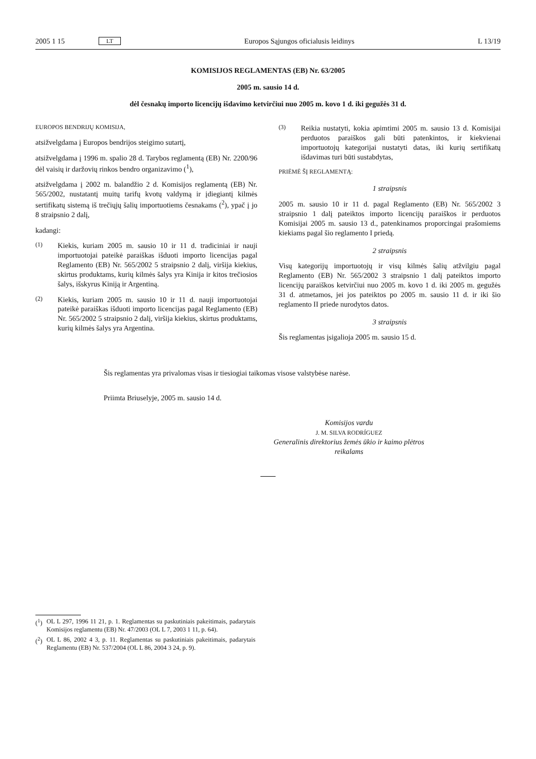2005 1 15 LT Europos Sąjungos oficialusis leidinys L 13/19
KOMISIJOS REGLAMENTAS (EB) Nr. 63/2005
2005 m. sausio 14 d.
dėl česnakų importo licencijų išdavimo ketvirčiui nuo 2005 m. kovo 1 d. iki gegužės 31 d.
EUROPOS BENDRIJŲ KOMISIJA,
atsižvelgdama į Europos bendrijos steigimo sutartį,
atsižvelgdama į 1996 m. spalio 28 d. Tarybos reglamentą (EB) Nr. 2200/96 dėl vaisių ir daržovių rinkos bendro organizavimo (<sup>1</sup>),
atsižvelgdama į 2002 m. balandžio 2 d. Komisijos reglamentą (EB) Nr. 565/2002, nustatantį muitų tarifų kvotų valdymą ir įdiegiantį kilmės sertifikatų sistemą iš trečiųjų šalių importuotiems česnakams (<sup>2</sup>), ypač į jo 8 straipsnio 2 dalį,
kadangi:
(1)
Kiekis, kuriam 2005 m. sausio 10 ir 11 d. tradiciniai ir nauji importuotojai pateikė paraiškas išduoti importo licencijas pagal Reglamento (EB) Nr. 565/2002 5 straipsnio 2 dalį, viršija kiekius, skirtus produktams, kurių kilmės šalys yra Kinija ir kitos trečiosios šalys, išskyrus Kiniją ir Argentiną.
(2)
Kiekis, kuriam 2005 m. sausio 10 ir 11 d. nauji importuotojai pateikė paraiškas išduoti importo licencijas pagal Reglamento (EB) Nr. 565/2002 5 straipsnio 2 dalį, viršija kiekius, skirtus produktams, kurių kilmės šalys yra Argentina.
(3)
Reikia nustatyti, kokia apimtimi 2005 m. sausio 13 d. Komisijai perduotos paraiškos gali būti patenkintos, ir kiekvienai importuotojų kategorijai nustatyti datas, iki kurių sertifikatų išdavimas turi būti sustabdytas,
PRIĖMĖ ŠĮ REGLAMENTĄ:
1 straipsnis
2005 m. sausio 10 ir 11 d. pagal Reglamento (EB) Nr. 565/2002 3 straipsnio 1 dalį pateiktos importo licencijų paraiškos ir perduotos Komisijai 2005 m. sausio 13 d., patenkinamos proporcingai prašomiems kiekiams pagal šio reglamento I priedą.
2 straipsnis
Visų kategorijų importuotojų ir visų kilmės šalių atžvilgiu pagal Reglamento (EB) Nr. 565/2002 3 straipsnio 1 dalį pateiktos importo licencijų paraiškos ketvirčiui nuo 2005 m. kovo 1 d. iki 2005 m. gegužės 31 d. atmetamos, jei jos pateiktos po 2005 m. sausio 11 d. ir iki šio reglamento II priede nurodytos datos.
3 straipsnis
Šis reglamentas įsigalioja 2005 m. sausio 15 d.
Šis reglamentas yra privalomas visas ir tiesiogiai taikomas visose valstybėse narėse.
Priimta Briuselyje, 2005 m. sausio 14 d.
Komisijos vardu
J. M. SILVA RODRÍGUEZ
Generalinis direktorius žemės ūkio ir kaimo plėtros reikalams
(<sup>1</sup>) OL L 297, 1996 11 21, p. 1. Reglamentas su paskutiniais pakeitimais, padarytais Komisijos reglamentu (EB) Nr. 47/2003 (OL L 7, 2003 1 11, p. 64).
(<sup>2</sup>) OL L 86, 2002 4 3, p. 11. Reglamentas su paskutiniais pakeitimais, padarytais Reglamentu (EB) Nr. 537/2004 (OL L 86, 2004 3 24, p. 9).